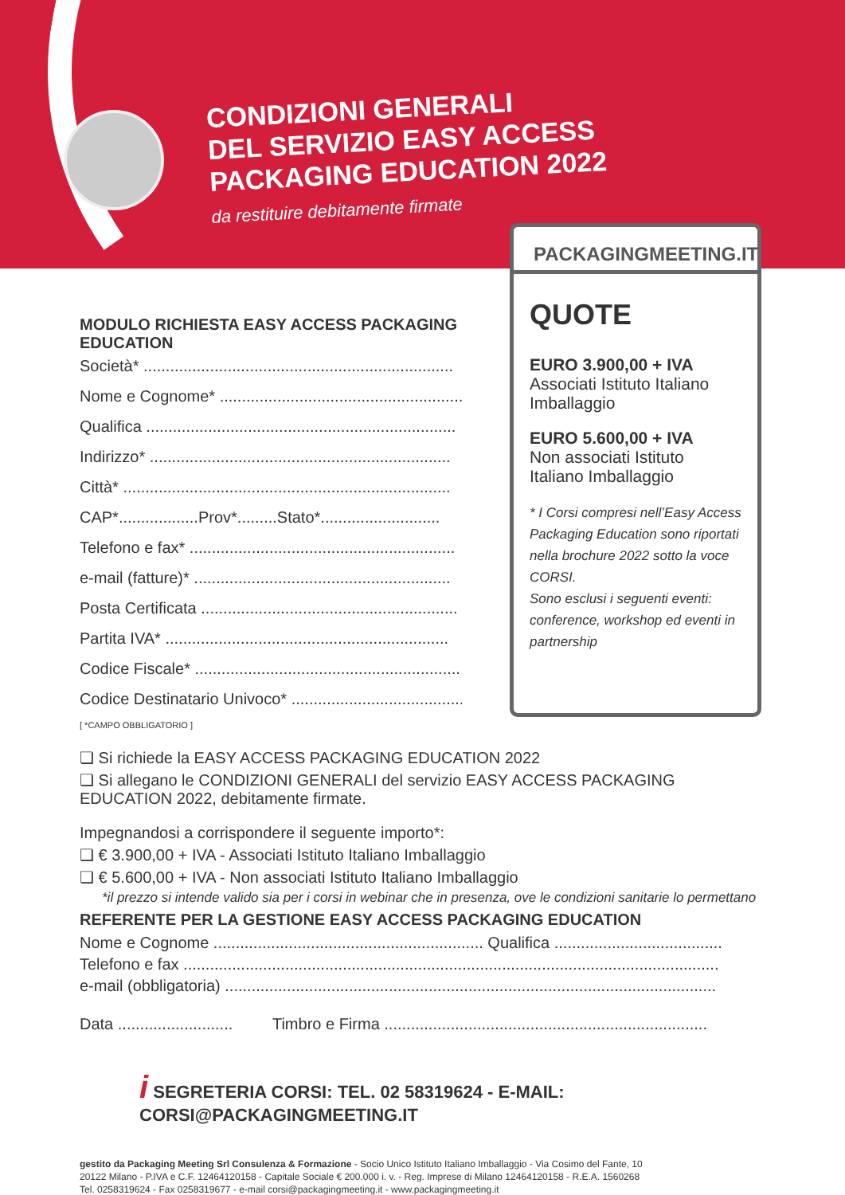CONDIZIONI GENERALI
DEL SERVIZIO EASY ACCESS
PACKAGING EDUCATION 2022
da restituire debitamente firmate
PACKAGINGMEETING.IT
QUOTE
EURO 3.900,00 + IVA
Associati Istituto Italiano Imballaggio
EURO 5.600,00 + IVA
Non associati Istituto Italiano Imballaggio
* I Corsi compresi nell’Easy Access Packaging Education sono riportati nella brochure 2022 sotto la voce CORSI.
Sono esclusi i seguenti eventi: conference, workshop ed eventi in partnership
MODULO RICHIESTA EASY ACCESS PACKAGING EDUCATION
Società* ......................................................................
Nome e Cognome* .........................................................
Qualifica ......................................................................
Indirizzo* ....................................................................
Città* ..........................................................................
CAP*..................Prov*.........Stato*...........................
Telefono e fax* ............................................................
e-mail (fatture)* ..........................................................
Posta Certificata ..........................................................
Partita IVA* ................................................................
Codice Fiscale* ............................................................
Codice Destinatario Univoco* ........................................
[ *CAMPO OBBLIGATORIO ]
❏ Si richiede la EASY ACCESS PACKAGING EDUCATION 2022
❏ Si allegano le CONDIZIONI GENERALI del servizio EASY ACCESS PACKAGING EDUCATION 2022, debitamente firmate.
Impegnandosi a corrispondere il seguente importo*:
❏ € 3.900,00 + IVA - Associati Istituto Italiano Imballaggio
❏ € 5.600,00 + IVA - Non associati Istituto Italiano Imballaggio
*il prezzo si intende valido sia per i corsi in webinar che in presenza, ove le condizioni sanitarie lo permettano
REFERENTE PER LA GESTIONE EASY ACCESS PACKAGING EDUCATION
Nome e Cognome ............................................................. Qualifica ......................................
Telefono e fax .........................................................................................................................
e-mail (obbligatoria) ...............................................................................................................
Data .......................... Timbro e Firma .........................................................................
i SEGRETERIA CORSI: TEL. 02 58319624 - E-MAIL: CORSI@PACKAGINGMEETING.IT
gestito da Packaging Meeting Srl Consulenza & Formazione - Socio Unico Istituto Italiano Imballaggio - Via Cosimo del Fante, 10
20122 Milano - P.IVA e C.F. 12464120158 - Capitale Sociale € 200.000 i. v. - Reg. Imprese di Milano 12464120158 - R.E.A. 1560268
Tel. 0258319624 - Fax 0258319677 - e-mail corsi@packagingmeeting.it - www.packagingmeeting.it